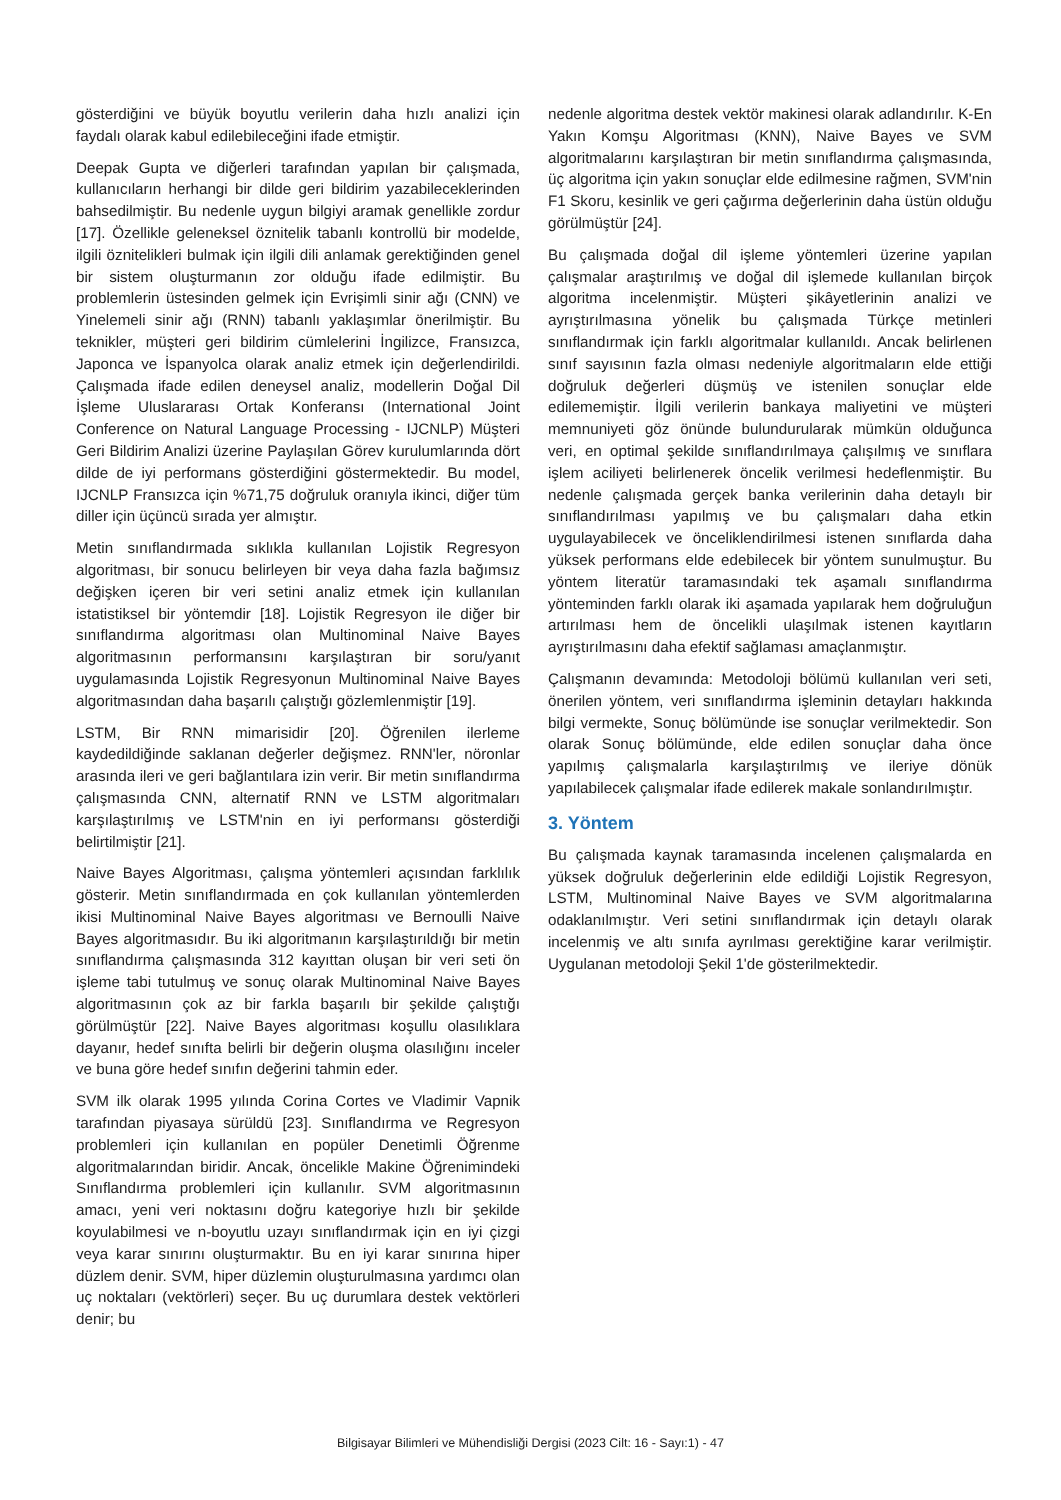gösterdiğini ve büyük boyutlu verilerin daha hızlı analizi için faydalı olarak kabul edilebileceğini ifade etmiştir.
Deepak Gupta ve diğerleri tarafından yapılan bir çalışmada, kullanıcıların herhangi bir dilde geri bildirim yazabileceklerinden bahsedilmiştir. Bu nedenle uygun bilgiyi aramak genellikle zordur [17]. Özellikle geleneksel öznitelik tabanlı kontrollü bir modelde, ilgili öznitelikleri bulmak için ilgili dili anlamak gerektiğinden genel bir sistem oluşturmanın zor olduğu ifade edilmiştir. Bu problemlerin üstesinden gelmek için Evrişimli sinir ağı (CNN) ve Yinelemeli sinir ağı (RNN) tabanlı yaklaşımlar önerilmiştir. Bu teknikler, müşteri geri bildirim cümlelerini İngilizce, Fransızca, Japonca ve İspanyolca olarak analiz etmek için değerlendirildi. Çalışmada ifade edilen deneysel analiz, modellerin Doğal Dil İşleme Uluslararası Ortak Konferansı (International Joint Conference on Natural Language Processing - IJCNLP) Müşteri Geri Bildirim Analizi üzerine Paylaşılan Görev kurulumlarında dört dilde de iyi performans gösterdiğini göstermektedir. Bu model, IJCNLP Fransızca için %71,75 doğruluk oranıyla ikinci, diğer tüm diller için üçüncü sırada yer almıştır.
Metin sınıflandırmada sıklıkla kullanılan Lojistik Regresyon algoritması, bir sonucu belirleyen bir veya daha fazla bağımsız değişken içeren bir veri setini analiz etmek için kullanılan istatistiksel bir yöntemdir [18]. Lojistik Regresyon ile diğer bir sınıflandırma algoritması olan Multinominal Naive Bayes algoritmasının performansını karşılaştıran bir soru/yanıt uygulamasında Lojistik Regresyonun Multinominal Naive Bayes algoritmasından daha başarılı çalıştığı gözlemlenmiştir [19].
LSTM, Bir RNN mimarisidir [20]. Öğrenilen ilerleme kaydedildiğinde saklanan değerler değişmez. RNN'ler, nöronlar arasında ileri ve geri bağlantılara izin verir. Bir metin sınıflandırma çalışmasında CNN, alternatif RNN ve LSTM algoritmaları karşılaştırılmış ve LSTM'nin en iyi performansı gösterdiği belirtilmiştir [21].
Naive Bayes Algoritması, çalışma yöntemleri açısından farklılık gösterir. Metin sınıflandırmada en çok kullanılan yöntemlerden ikisi Multinominal Naive Bayes algoritması ve Bernoulli Naive Bayes algoritmasıdır. Bu iki algoritmanın karşılaştırıldığı bir metin sınıflandırma çalışmasında 312 kayıttan oluşan bir veri seti ön işleme tabi tutulmuş ve sonuç olarak Multinominal Naive Bayes algoritmasının çok az bir farkla başarılı bir şekilde çalıştığı görülmüştür [22]. Naive Bayes algoritması koşullu olasılıklara dayanır, hedef sınıfta belirli bir değerin oluşma olasılığını inceler ve buna göre hedef sınıfın değerini tahmin eder.
SVM ilk olarak 1995 yılında Corina Cortes ve Vladimir Vapnik tarafından piyasaya sürüldü [23]. Sınıflandırma ve Regresyon problemleri için kullanılan en popüler Denetimli Öğrenme algoritmalarından biridir. Ancak, öncelikle Makine Öğrenimindeki Sınıflandırma problemleri için kullanılır. SVM algoritmasının amacı, yeni veri noktasını doğru kategoriye hızlı bir şekilde koyulabilmesi ve n-boyutlu uzayı sınıflandırmak için en iyi çizgi veya karar sınırını oluşturmaktır. Bu en iyi karar sınırına hiper düzlem denir. SVM, hiper düzlemin oluşturulmasına yardımcı olan uç noktaları (vektörleri) seçer. Bu uç durumlara destek vektörleri denir; bu
nedenle algoritma destek vektör makinesi olarak adlandırılır. K-En Yakın Komşu Algoritması (KNN), Naive Bayes ve SVM algoritmalarını karşılaştıran bir metin sınıflandırma çalışmasında, üç algoritma için yakın sonuçlar elde edilmesine rağmen, SVM'nin F1 Skoru, kesinlik ve geri çağırma değerlerinin daha üstün olduğu görülmüştür [24].
Bu çalışmada doğal dil işleme yöntemleri üzerine yapılan çalışmalar araştırılmış ve doğal dil işlemede kullanılan birçok algoritma incelenmiştir. Müşteri şikâyetlerinin analizi ve ayrıştırılmasına yönelik bu çalışmada Türkçe metinleri sınıflandırmak için farklı algoritmalar kullanıldı. Ancak belirlenen sınıf sayısının fazla olması nedeniyle algoritmaların elde ettiği doğruluk değerleri düşmüş ve istenilen sonuçlar elde edilememiştir. İlgili verilerin bankaya maliyetini ve müşteri memnuniyeti göz önünde bulundurularak mümkün olduğunca veri, en optimal şekilde sınıflandırılmaya çalışılmış ve sınıflara işlem aciliyeti belirlenerek öncelik verilmesi hedeflenmiştir. Bu nedenle çalışmada gerçek banka verilerinin daha detaylı bir sınıflandırılması yapılmış ve bu çalışmaları daha etkin uygulayabilecek ve önceliklendirilmesi istenen sınıflarda daha yüksek performans elde edebilecek bir yöntem sunulmuştur. Bu yöntem literatür taramasındaki tek aşamalı sınıflandırma yönteminden farklı olarak iki aşamada yapılarak hem doğruluğun artırılması hem de öncelikli ulaşılmak istenen kayıtların ayrıştırılmasını daha efektif sağlaması amaçlanmıştır.
Çalışmanın devamında: Metodoloji bölümü kullanılan veri seti, önerilen yöntem, veri sınıflandırma işleminin detayları hakkında bilgi vermekte, Sonuç bölümünde ise sonuçlar verilmektedir. Son olarak Sonuç bölümünde, elde edilen sonuçlar daha önce yapılmış çalışmalarla karşılaştırılmış ve ileriye dönük yapılabilecek çalışmalar ifade edilerek makale sonlandırılmıştır.
3. Yöntem
Bu çalışmada kaynak taramasında incelenen çalışmalarda en yüksek doğruluk değerlerinin elde edildiği Lojistik Regresyon, LSTM, Multinominal Naive Bayes ve SVM algoritmalarına odaklanılmıştır. Veri setini sınıflandırmak için detaylı olarak incelenmiş ve altı sınıfa ayrılması gerektiğine karar verilmiştir. Uygulanan metodoloji Şekil 1'de gösterilmektedir.
Bilgisayar Bilimleri ve Mühendisliği Dergisi (2023 Cilt: 16 - Sayı:1) - 47